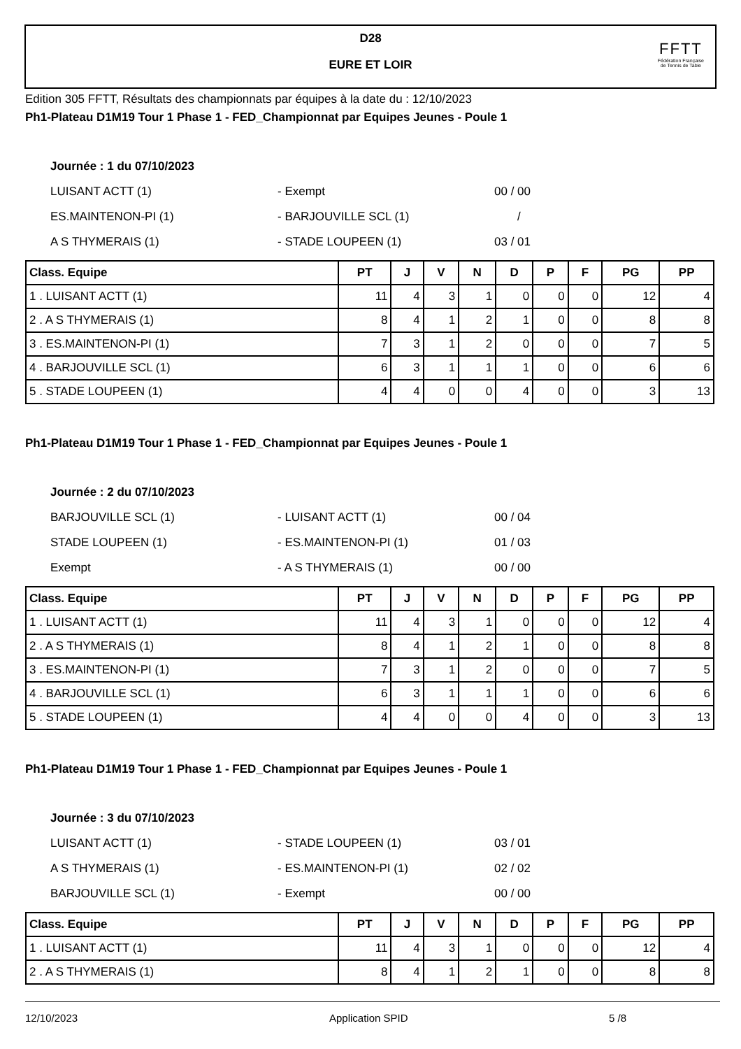D28
EURE ET LOIR
FFTT
Fédération Française
de Tennis de Table
Edition 305 FFTT, Résultats des championnats par équipes à la date du : 12/10/2023
Ph1-Plateau D1M19 Tour 1 Phase 1 - FED_Championnat par Equipes Jeunes - Poule 1
Journée : 1 du 07/10/2023
LUISANT ACTT (1) - Exempt 00 / 00
ES.MAINTENON-PI (1) - BARJOUVILLE SCL (1) /
A S THYMERAIS (1) - STADE LOUPEEN (1) 03 / 01
| Class. Equipe | PT | J | V | N | D | P | F | PG | PP |
| --- | --- | --- | --- | --- | --- | --- | --- | --- | --- |
| 1 . LUISANT ACTT (1) | 11 | 4 | 3 | 1 | 0 | 0 | 0 | 12 | 4 |
| 2 . A S THYMERAIS (1) | 8 | 4 | 1 | 2 | 1 | 0 | 0 | 8 | 8 |
| 3 . ES.MAINTENON-PI (1) | 7 | 3 | 1 | 2 | 0 | 0 | 0 | 7 | 5 |
| 4 . BARJOUVILLE SCL (1) | 6 | 3 | 1 | 1 | 1 | 0 | 0 | 6 | 6 |
| 5 . STADE LOUPEEN (1) | 4 | 4 | 0 | 0 | 4 | 0 | 0 | 3 | 13 |
Ph1-Plateau D1M19 Tour 1 Phase 1 - FED_Championnat par Equipes Jeunes - Poule 1
Journée : 2 du 07/10/2023
BARJOUVILLE SCL (1) - LUISANT ACTT (1) 00 / 04
STADE LOUPEEN (1) - ES.MAINTENON-PI (1) 01 / 03
Exempt - A S THYMERAIS (1) 00 / 00
| Class. Equipe | PT | J | V | N | D | P | F | PG | PP |
| --- | --- | --- | --- | --- | --- | --- | --- | --- | --- |
| 1 . LUISANT ACTT (1) | 11 | 4 | 3 | 1 | 0 | 0 | 0 | 12 | 4 |
| 2 . A S THYMERAIS (1) | 8 | 4 | 1 | 2 | 1 | 0 | 0 | 8 | 8 |
| 3 . ES.MAINTENON-PI (1) | 7 | 3 | 1 | 2 | 0 | 0 | 0 | 7 | 5 |
| 4 . BARJOUVILLE SCL (1) | 6 | 3 | 1 | 1 | 1 | 0 | 0 | 6 | 6 |
| 5 . STADE LOUPEEN (1) | 4 | 4 | 0 | 0 | 4 | 0 | 0 | 3 | 13 |
Ph1-Plateau D1M19 Tour 1 Phase 1 - FED_Championnat par Equipes Jeunes - Poule 1
Journée : 3 du 07/10/2023
LUISANT ACTT (1) - STADE LOUPEEN (1) 03 / 01
A S THYMERAIS (1) - ES.MAINTENON-PI (1) 02 / 02
BARJOUVILLE SCL (1) - Exempt 00 / 00
| Class. Equipe | PT | J | V | N | D | P | F | PG | PP |
| --- | --- | --- | --- | --- | --- | --- | --- | --- | --- |
| 1 . LUISANT ACTT (1) | 11 | 4 | 3 | 1 | 0 | 0 | 0 | 12 | 4 |
| 2 . A S THYMERAIS (1) | 8 | 4 | 1 | 2 | 1 | 0 | 0 | 8 | 8 |
12/10/2023 Application SPID 5 /8